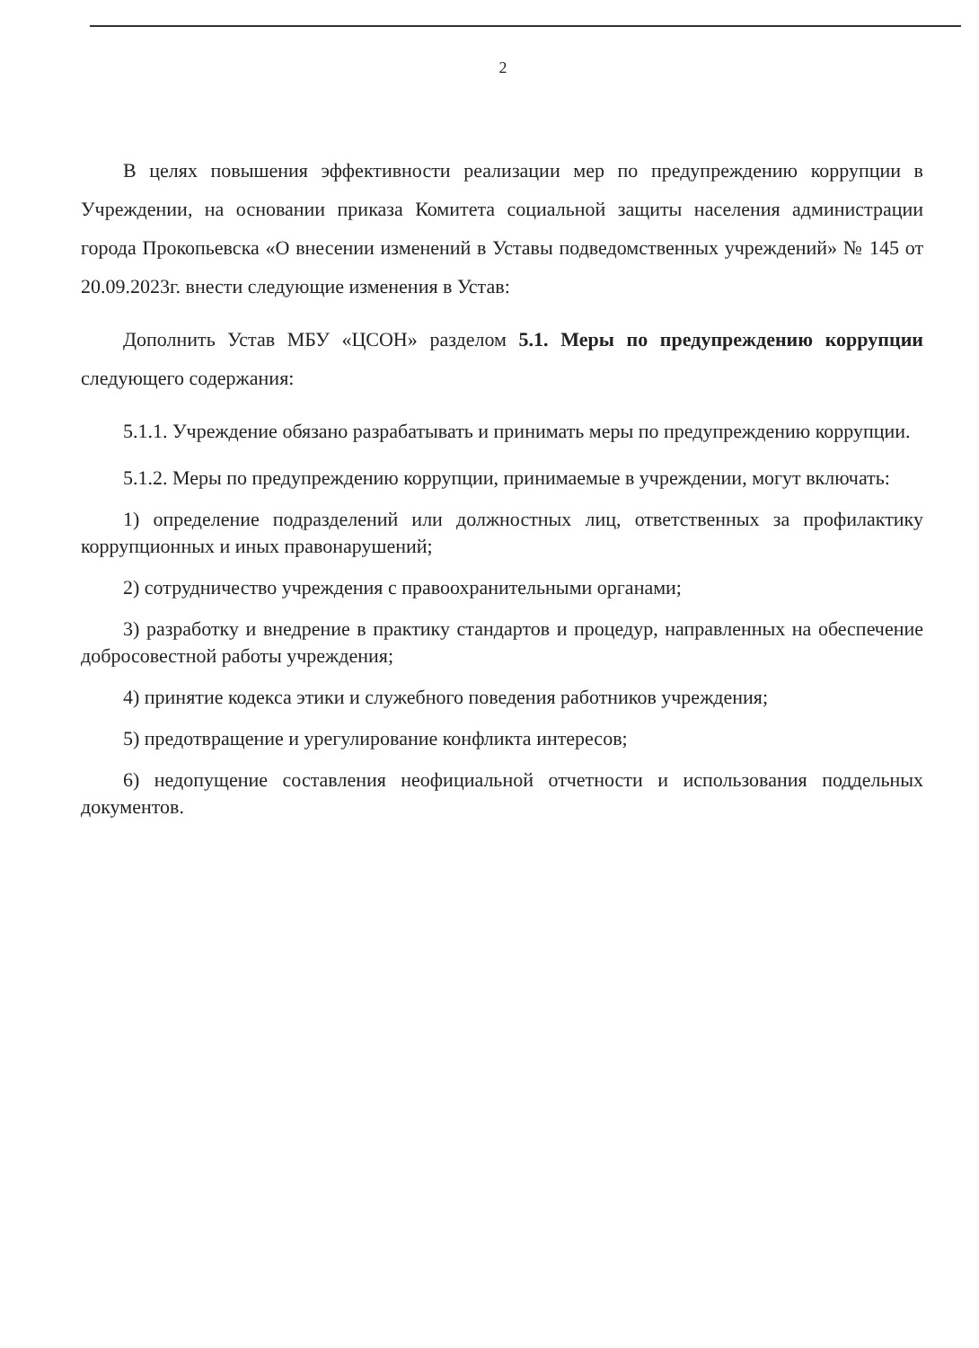2
В целях повышения эффективности реализации мер по предупреждению коррупции в Учреждении, на основании приказа Комитета социальной защиты населения администрации города Прокопьевска «О внесении изменений в Уставы подведомственных учреждений» № 145 от 20.09.2023г. внести следующие изменения в Устав:
Дополнить Устав МБУ «ЦСОН» разделом 5.1. Меры по предупреждению коррупции следующего содержания:
5.1.1. Учреждение обязано разрабатывать и принимать меры по предупреждению коррупции.
5.1.2. Меры по предупреждению коррупции, принимаемые в учреждении, могут включать:
1) определение подразделений или должностных лиц, ответственных за профилактику коррупционных и иных правонарушений;
2) сотрудничество учреждения с правоохранительными органами;
3) разработку и внедрение в практику стандартов и процедур, направленных на обеспечение добросовестной работы учреждения;
4) принятие кодекса этики и служебного поведения работников учреждения;
5) предотвращение и урегулирование конфликта интересов;
6) недопущение составления неофициальной отчетности и использования поддельных документов.